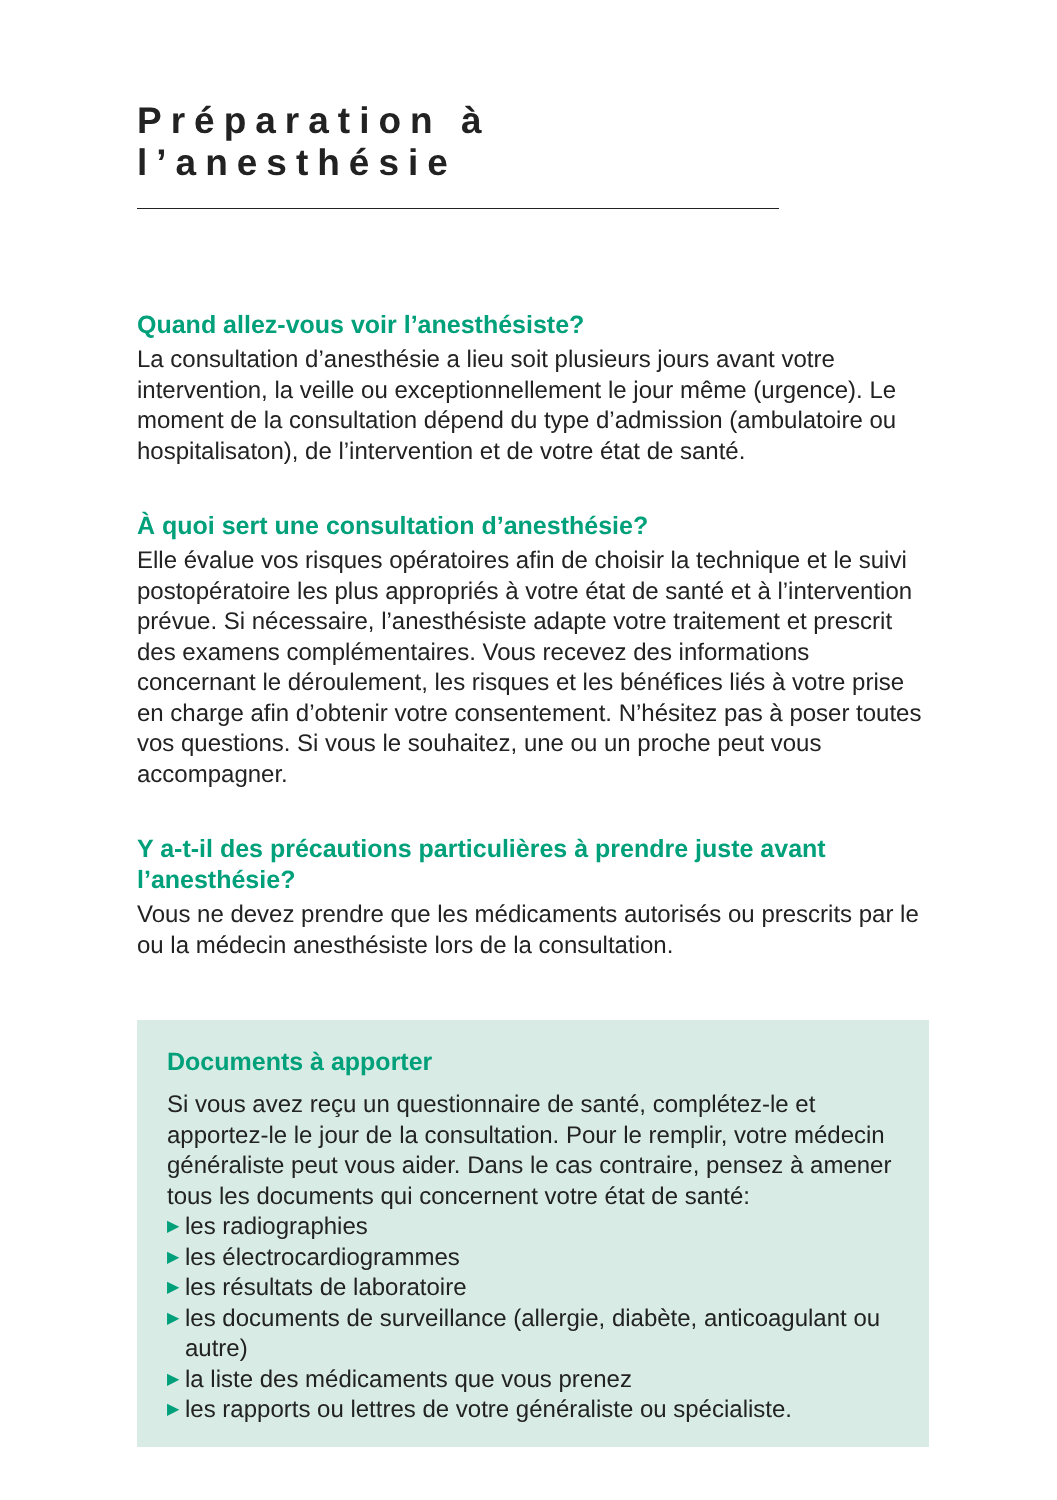Préparation à l’anesthésie
Quand allez-vous voir l’anesthésiste?
La consultation d’anesthésie a lieu soit plusieurs jours avant votre intervention, la veille ou exceptionnellement le jour même (urgence). Le moment de la consultation dépend du type d’admission (ambu­latoire ou hospitalisaton), de l’intervention et de votre état de santé.
À quoi sert une consultation d’anesthésie?
Elle évalue vos risques opératoires afin de choisir la technique et le suivi postopératoire les plus appropriés à votre état de santé et à l’intervention prévue. Si nécessaire, l’anesthésiste adapte votre traitement et prescrit des examens complémentaires. Vous recevez des informations concernant le déroulement, les risques et les béné­fices liés à votre prise en charge afin d’obtenir votre consentement. N’hésitez pas à poser toutes vos questions. Si vous le souhaitez, une ou un proche peut vous accompagner.
Y a-t-il des précautions particulières à prendre juste avant l’anesthésie?
Vous ne devez prendre que les médicaments autorisés ou prescrits par le ou la médecin anesthésiste lors de la consultation.
Documents à apporter
Si vous avez reçu un questionnaire de santé, complétez-le et apportez-le le jour de la consultation. Pour le remplir, votre méde­cin généraliste peut vous aider. Dans le cas contraire, pensez à amener tous les documents qui concernent votre état de santé:
▶ les radiographies
▶ les électrocardiogrammes
▶ les résultats de laboratoire
▶ les documents de surveillance (allergie, diabète, anticoagulant ou autre)
▶ la liste des médicaments que vous prenez
▶ les rapports ou lettres de votre généraliste ou spécialiste.